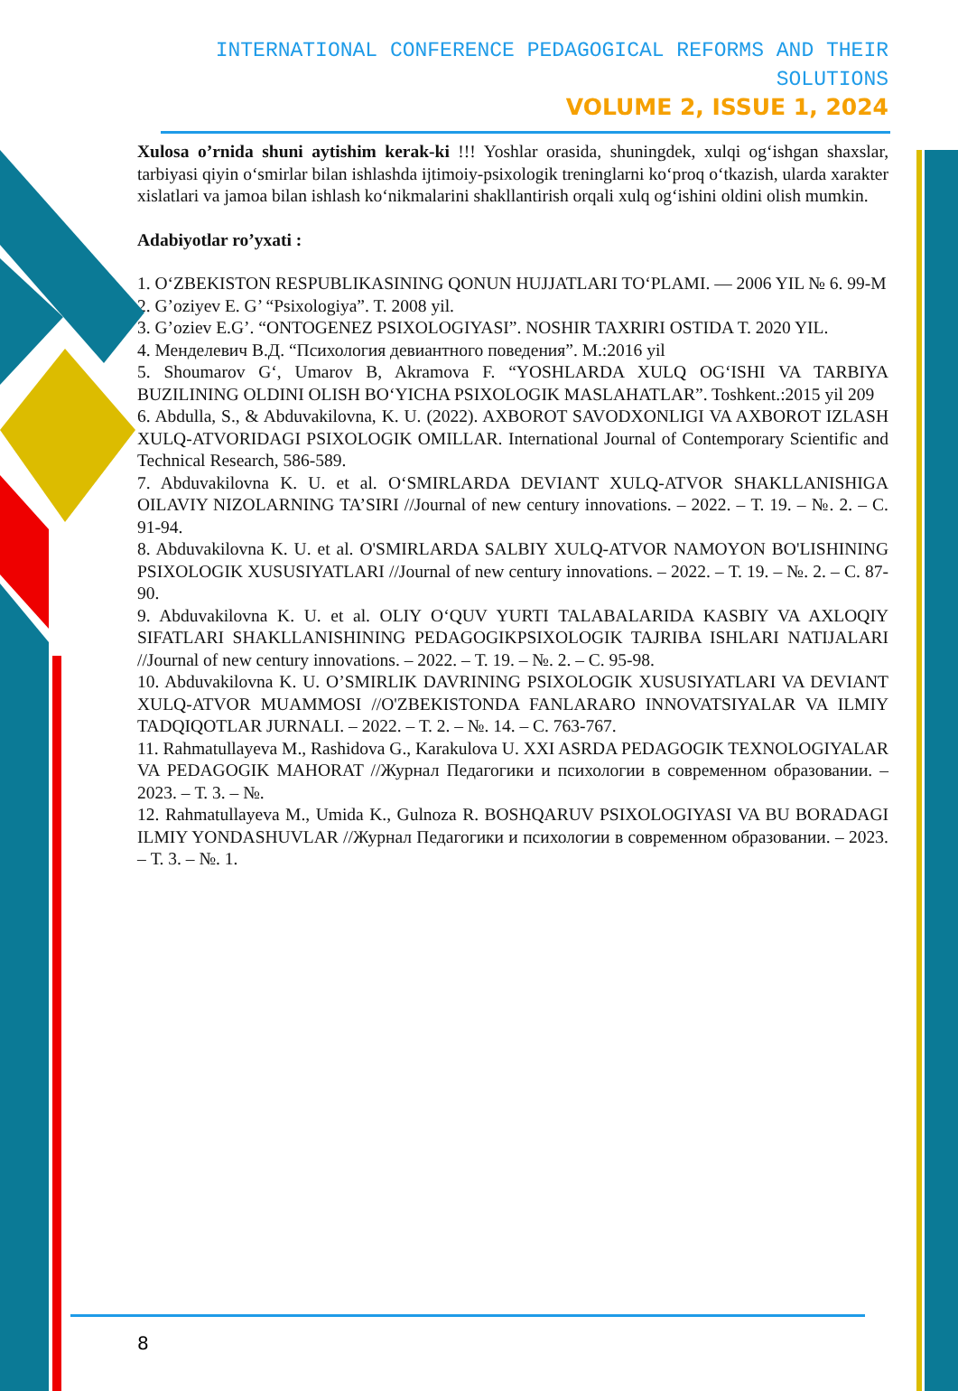INTERNATIONAL CONFERENCE PEDAGOGICAL REFORMS AND THEIR SOLUTIONS
VOLUME 2, ISSUE 1, 2024
Xulosa o’rnida shuni aytishim kerak-ki !!! Yoshlar orasida, shuningdek, xulqi og‘ishgan shaxslar, tarbiyasi qiyin o‘smirlar bilan ishlashda ijtimoiy-psixologik treninglarni ko‘proq o‘tkazish, ularda xarakter xislatlari va jamoa bilan ishlash ko‘nikmalarini shakllantirish orqali xulq og‘ishini oldini olish mumkin.
Adabiyotlar ro’yxati :
1. O‘ZBEKISTON RESPUBLIKASINING QONUN HUJJATLARI TO‘PLAMI. — 2006 YIL № 6. 99-M
2. G’oziyev E. G’ “Psixologiya”. T. 2008 yil.
3. G’oziev E.G’. “ONTOGENEZ PSIXOLOGIYASI”. NOSHIR TAXRIRI OSTIDA T. 2020 YIL.
4. Менделевич В.Д. “Психология девиантного поведения”. М.:2016 yil
5. Shoumarov G‘, Umarov B, Akramova F. “YOSHLARDA XULQ OG‘ISHI VA TARBIYA BUZILINING OLDINI OLISH BO‘YICHA PSIXOLOGIK MASLAHATLAR”. Toshkent.:2015 yil 209
6. Abdulla, S., & Abduvakilovna, K. U. (2022). AXBOROT SAVODXONLIGI VA AXBOROT IZLASH XULQ-ATVORIDAGI PSIXOLOGIK OMILLAR. International Journal of Contemporary Scientific and Technical Research, 586-589.
7. Abduvakilovna K. U. et al. O‘SMIRLARDA DEVIANT XULQ-ATVOR SHAKLLANISHIGA OILAVIY NIZOLARNING TA’SIRI //Journal of new century innovations. – 2022. – Т. 19. – №. 2. – С. 91-94.
8. Abduvakilovna K. U. et al. O'SMIRLARDA SALBIY XULQ-ATVOR NAMOYON BO'LISHINING PSIXOLOGIK XUSUSIYATLARI //Journal of new century innovations. – 2022. – Т. 19. – №. 2. – С. 87-90.
9. Abduvakilovna K. U. et al. OLIY O‘QUV YURTI TALABALARIDA KASBIY VA AXLOQIY SIFATLARI SHAKLLANISHINING PEDAGOGIKPSIXOLOGIK TAJRIBA ISHLARI NATIJALARI //Journal of new century innovations. – 2022. – Т. 19. – №. 2. – С. 95-98.
10. Abduvakilovna K. U. O’SMIRLIK DAVRINING PSIXOLOGIK XUSUSIYATLARI VA DEVIANT XULQ-ATVOR MUAMMOSI //O'ZBEKISTONDA FANLARARO INNOVATSIYALAR VA ILMIY TADQIQOTLAR JURNALI. – 2022. – Т. 2. – №. 14. – С. 763-767.
11. Rahmatullayeva M., Rashidova G., Karakulova U. XXI ASRDA PEDAGOGIK TEXNOLOGIYALAR VA PEDAGOGIK MAHORAT //Журнал Педагогики и психологии в современном образовании. – 2023. – Т. 3. – №.
12. Rahmatullayeva M., Umida K., Gulnoza R. BOSHQARUV PSIXOLOGIYASI VA BU BORADAGI ILMIY YONDASHUVLAR //Журнал Педагогики и психологии в современном образовании. – 2023. – Т. 3. – №. 1.
8